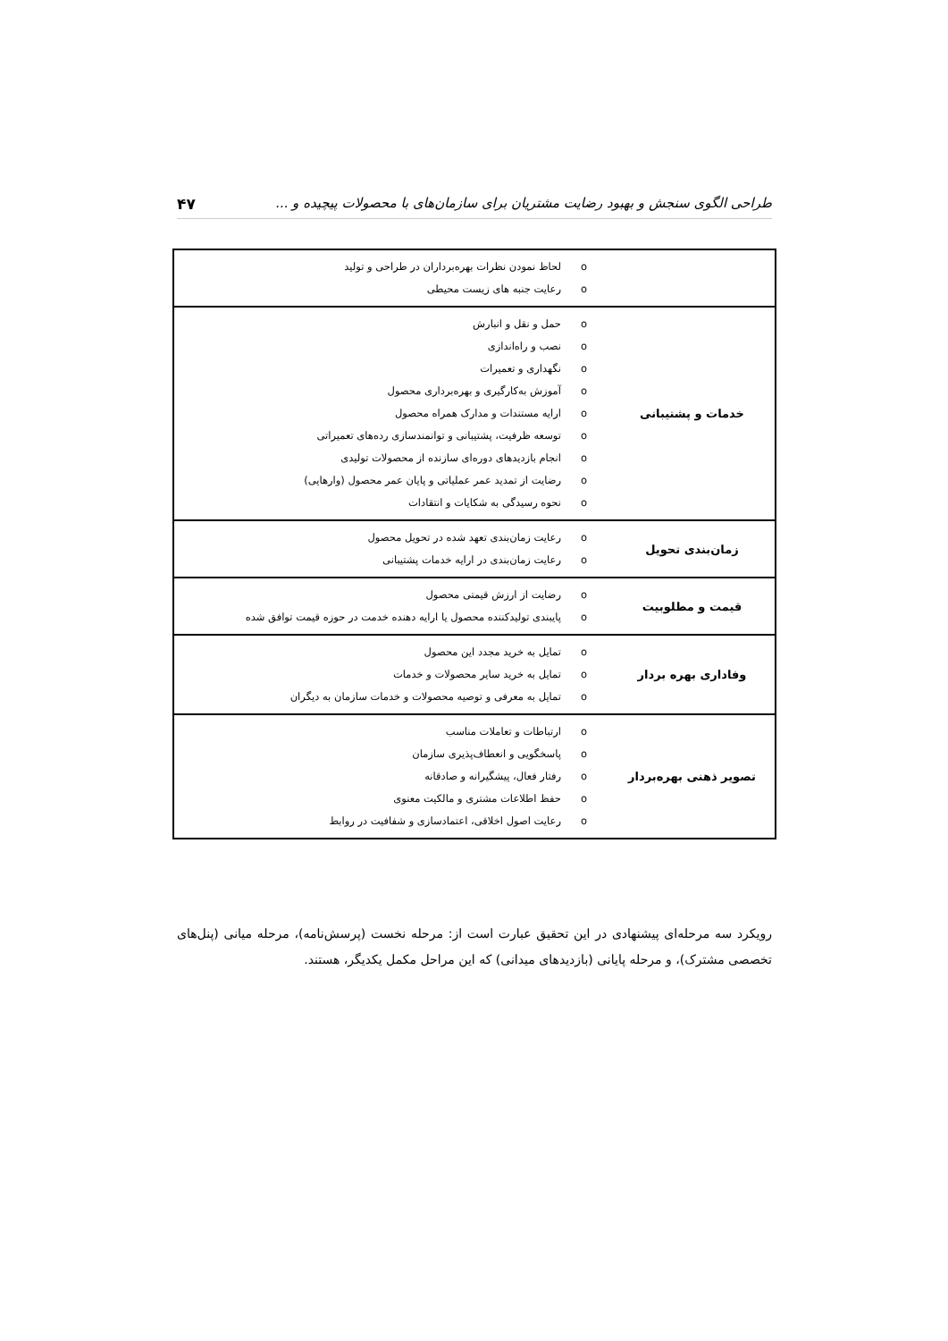طراحی الگوی سنجش و بهبود رضایت مشتریان برای سازمان‌های با محصولات پیچیده و ... ۴۷
| | لحاظ نمودن نظرات بهره‌برداران در طراحی و تولید رعایت جنبه های زیست محیطی |
| خدمات و پشتیبانی | حمل و نقل و انبارش نصب و راه‌اندازی نگهداری و تعمیرات آموزش به‌کارگیری و بهره‌برداری محصول ارایه مستندات و مدارک همراه محصول توسعه ظرفیت، پشتیبانی و توانمندسازی رده‌های تعمیراتی انجام بازدیدهای دوره‌ای سازنده از محصولات تولیدی رضایت از تمدید عمر عملیاتی و پایان عمر محصول (وارهایی) نحوه رسیدگی به شکایات و انتقادات |
| زمان‌بندی تحویل | رعایت زمان‌بندی تعهد شده در تحویل محصول رعایت زمان‌بندی در ارایه خدمات پشتیبانی |
| قیمت و مطلوبیت | رضایت از ارزش قیمتی محصول پایبندی تولیدکننده محصول یا ارایه دهنده خدمت در حوزه قیمت توافق شده |
| وفاداری بهره بردار | تمایل به خرید مجدد این محصول تمایل به خرید سایر محصولات و خدمات تمایل به معرفی و توصیه محصولات و خدمات سازمان به دیگران |
| تصویر ذهنی بهره‌بردار | ارتباطات و تعاملات مناسب پاسخگویی و انعطاف‌پذیری سازمان رفتار فعال، پیشگیرانه و صادقانه حفظ اطلاعات مشتری و مالکیت معنوی رعایت اصول اخلاقی، اعتمادسازی و شفافیت در روابط |
رویکرد سه مرحله‌ای پیشنهادی در این تحقیق عبارت است از: مرحله نخست (پرسش‌نامه)، مرحله میانی (پنل‌های تخصصی مشترک)، و مرحله پایانی (بازدیدهای میدانی) که این مراحل مکمل یکدیگر، هستند.